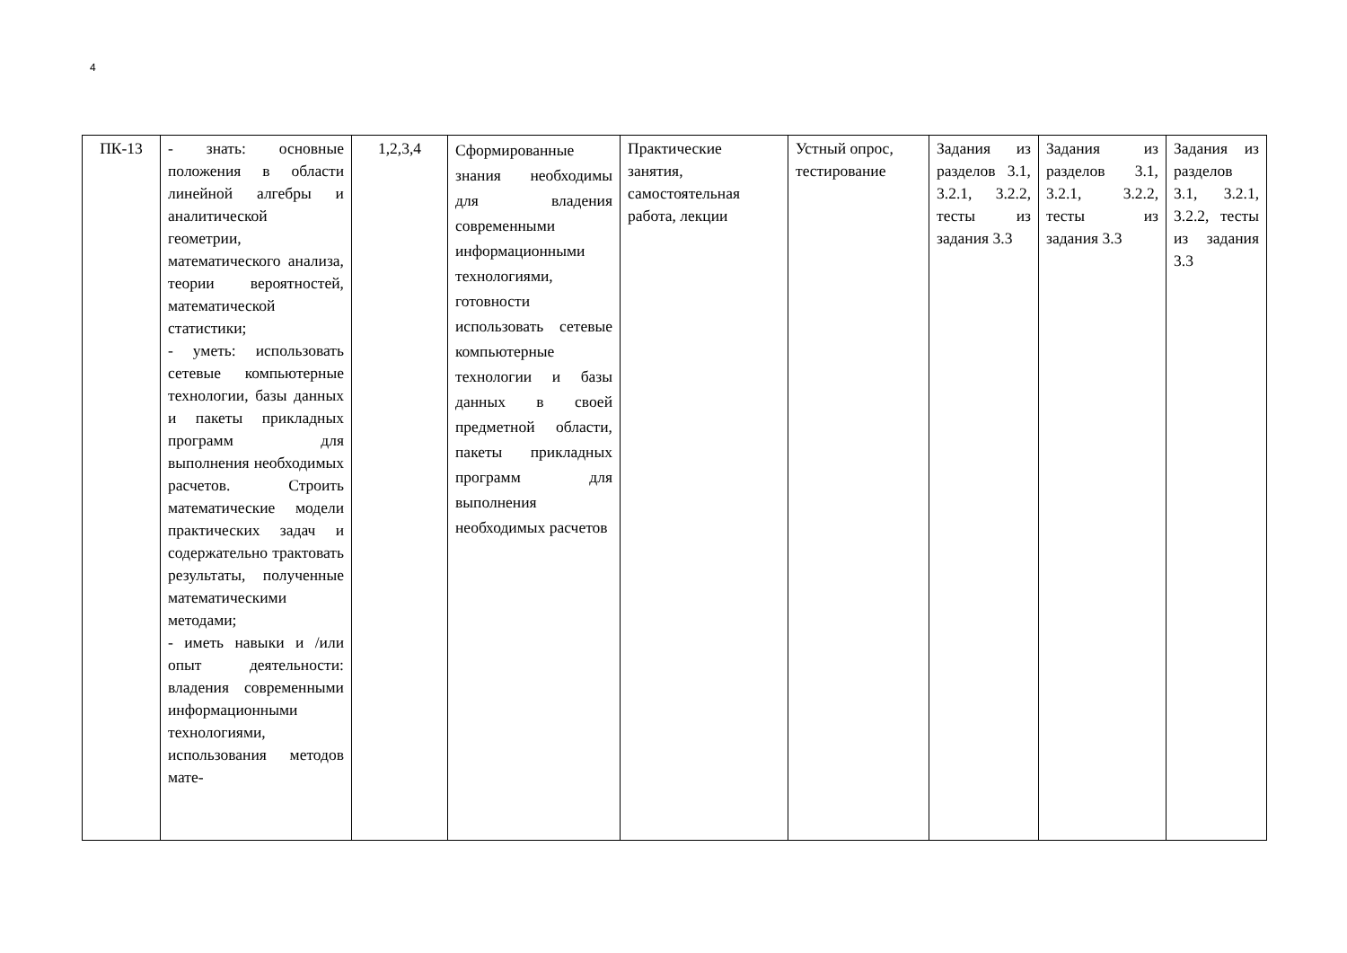4
| ПК-13 | - знать: основные положения в области линейной алгебры и аналитической геометрии, математического анализа, теории вероятностей, математической статистики; - уметь: использовать сетевые компьютерные технологии, базы данных и пакеты прикладных программ для выполнения необходимых расчетов. Строить математические модели практических задач и содержательно трактовать результаты, полученные математическими методами; - иметь навыки и /или опыт деятельности: владения современными информационными технологиями, использования методов мате- | 1,2,3,4 | Сформированные знания необходимы для владения современными информационными технологиями, готовности использовать сетевые компьютерные технологии и базы данных в своей предметной области, пакеты прикладных программ для выполнения необходимых расчетов | Практические занятия, самостоятельная работа, лекции | Устный опрос, тестирование | Задания из разделов 3.1, 3.2.1, 3.2.2, тесты из задания 3.3 | Задания из разделов 3.1, 3.2.1, 3.2.2, тесты из задания 3.3 | Задания из разделов 3.1, 3.2.1, 3.2.2, тесты из задания 3.3 |